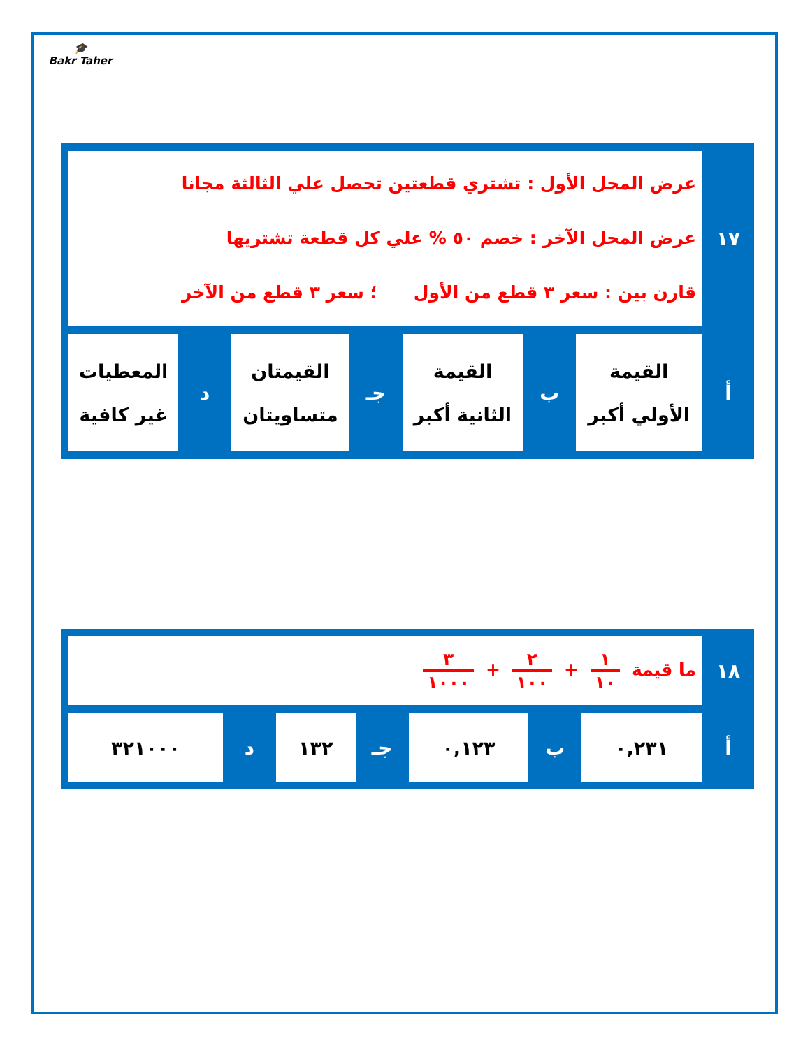🎓
Bakr Taher
| ١٧ | عرض المحل الأول : تشتري قطعتين تحصل علي الثالثة مجانا عرض المحل الآخر : خصم ٥٠ % علي كل قطعة تشتريها قارن بين : سعر ٣ قطع من الأول ؛ سعر ٣ قطع من الآخر | | | | | | |
| أ | القيمة الأولي أكبر | ب | القيمة الثانية أكبر | جـ | القيمتان متساويتان | د | المعطيات غير كافية |
| ١٨ | ما قيمة ١ ١٠ + ٢ ١٠٠ + ٣ ١٠٠٠ | | | | | | |
| أ | ٠,٢٣١ | ب | ٠,١٢٣ | جـ | ١٣٢ | د | ٣٢١٠٠٠ |